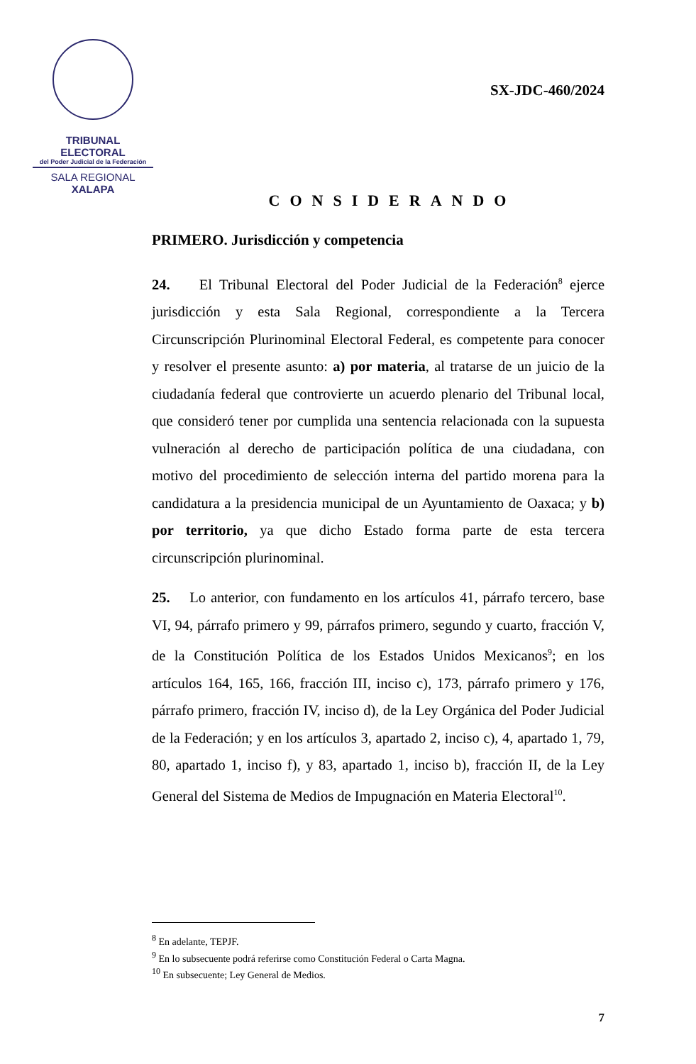TRIBUNAL ELECTORAL
del Poder Judicial de la Federación
SALA REGIONAL
XALAPA
SX-JDC-460/2024
CONSIDERANDO
PRIMERO. Jurisdicción y competencia
24. El Tribunal Electoral del Poder Judicial de la Federación<sup>8</sup> ejerce jurisdicción y esta Sala Regional, correspondiente a la Tercera Circunscripción Plurinominal Electoral Federal, es competente para conocer y resolver el presente asunto: a) por materia, al tratarse de un juicio de la ciudadanía federal que controvierte un acuerdo plenario del Tribunal local, que consideró tener por cumplida una sentencia relacionada con la supuesta vulneración al derecho de participación política de una ciudadana, con motivo del procedimiento de selección interna del partido morena para la candidatura a la presidencia municipal de un Ayuntamiento de Oaxaca; y b) por territorio, ya que dicho Estado forma parte de esta tercera circunscripción plurinominal.
25. Lo anterior, con fundamento en los artículos 41, párrafo tercero, base VI, 94, párrafo primero y 99, párrafos primero, segundo y cuarto, fracción V, de la Constitución Política de los Estados Unidos Mexicanos<sup>9</sup>; en los artículos 164, 165, 166, fracción III, inciso c), 173, párrafo primero y 176, párrafo primero, fracción IV, inciso d), de la Ley Orgánica del Poder Judicial de la Federación; y en los artículos 3, apartado 2, inciso c), 4, apartado 1, 79, 80, apartado 1, inciso f), y 83, apartado 1, inciso b), fracción II, de la Ley General del Sistema de Medios de Impugnación en Materia Electoral<sup>10</sup>.
<sup>8</sup> En adelante, TEPJF.
<sup>9</sup> En lo subsecuente podrá referirse como Constitución Federal o Carta Magna.
<sup>10</sup> En subsecuente; Ley General de Medios.
7